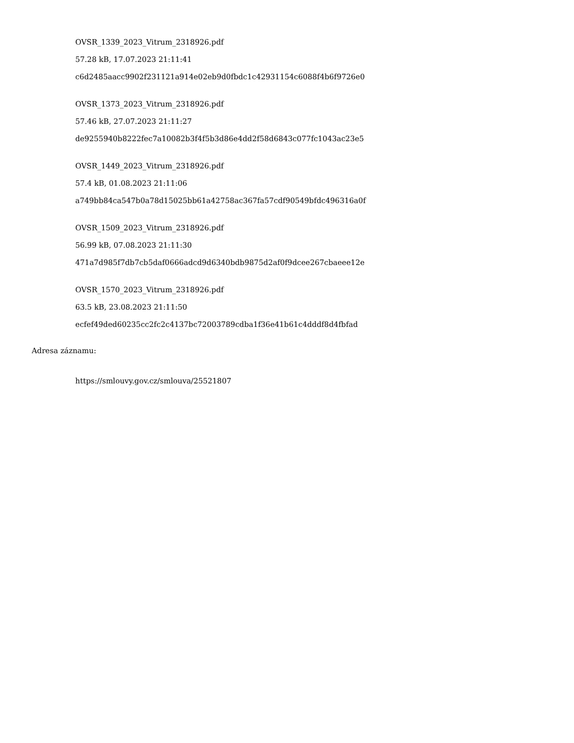OVSR_1339_2023_Vitrum_2318926.pdf
57.28 kB, 17.07.2023 21:11:41
c6d2485aacc9902f231121a914e02eb9d0fbdc1c42931154c6088f4b6f9726e0
OVSR_1373_2023_Vitrum_2318926.pdf
57.46 kB, 27.07.2023 21:11:27
de9255940b8222fec7a10082b3f4f5b3d86e4dd2f58d6843c077fc1043ac23e5
OVSR_1449_2023_Vitrum_2318926.pdf
57.4 kB, 01.08.2023 21:11:06
a749bb84ca547b0a78d15025bb61a42758ac367fa57cdf90549bfdc496316a0f
OVSR_1509_2023_Vitrum_2318926.pdf
56.99 kB, 07.08.2023 21:11:30
471a7d985f7db7cb5daf0666adcd9d6340bdb9875d2af0f9dcee267cbaeee12e
OVSR_1570_2023_Vitrum_2318926.pdf
63.5 kB, 23.08.2023 21:11:50
ecfef49ded60235cc2fc2c4137bc72003789cdba1f36e41b61c4dddf8d4fbfad
Adresa záznamu:
https://smlouvy.gov.cz/smlouva/25521807